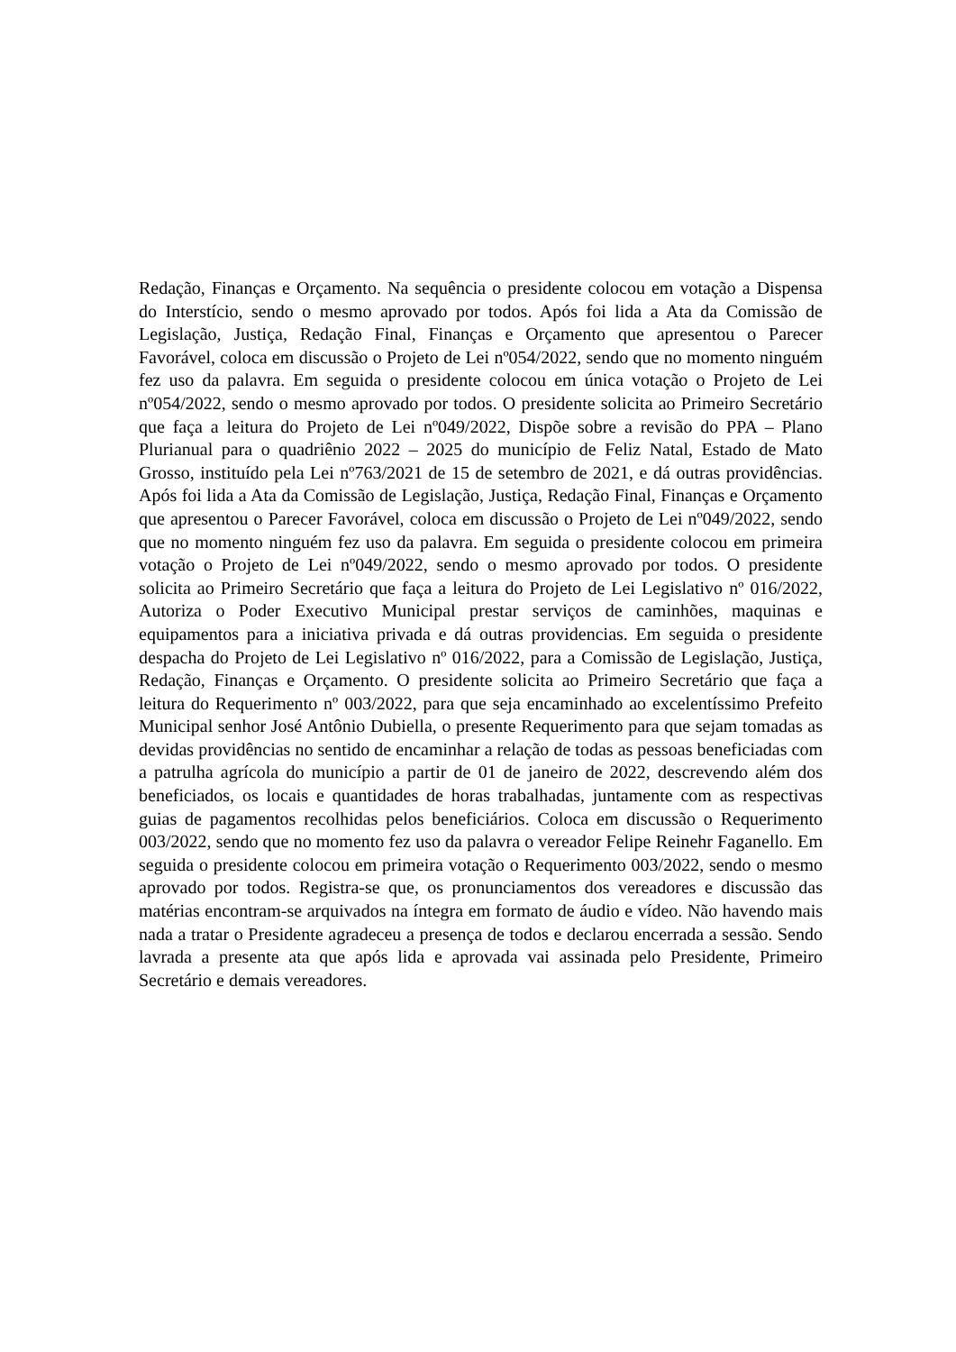Redação, Finanças e Orçamento. Na sequência o presidente colocou em votação a Dispensa do Interstício, sendo o mesmo aprovado por todos. Após foi lida a Ata da Comissão de Legislação, Justiça, Redação Final, Finanças e Orçamento que apresentou o Parecer Favorável, coloca em discussão o Projeto de Lei nº054/2022, sendo que no momento ninguém fez uso da palavra. Em seguida o presidente colocou em única votação o Projeto de Lei nº054/2022, sendo o mesmo aprovado por todos. O presidente solicita ao Primeiro Secretário que faça a leitura do Projeto de Lei nº049/2022, Dispõe sobre a revisão do PPA – Plano Plurianual para o quadriênio 2022 – 2025 do município de Feliz Natal, Estado de Mato Grosso, instituído pela Lei nº763/2021 de 15 de setembro de 2021, e dá outras providências. Após foi lida a Ata da Comissão de Legislação, Justiça, Redação Final, Finanças e Orçamento que apresentou o Parecer Favorável, coloca em discussão o Projeto de Lei nº049/2022, sendo que no momento ninguém fez uso da palavra. Em seguida o presidente colocou em primeira votação o Projeto de Lei nº049/2022, sendo o mesmo aprovado por todos. O presidente solicita ao Primeiro Secretário que faça a leitura do Projeto de Lei Legislativo nº 016/2022, Autoriza o Poder Executivo Municipal prestar serviços de caminhões, maquinas e equipamentos para a iniciativa privada e dá outras providencias. Em seguida o presidente despacha do Projeto de Lei Legislativo nº 016/2022, para a Comissão de Legislação, Justiça, Redação, Finanças e Orçamento. O presidente solicita ao Primeiro Secretário que faça a leitura do Requerimento nº 003/2022, para que seja encaminhado ao excelentíssimo Prefeito Municipal senhor José Antônio Dubiella, o presente Requerimento para que sejam tomadas as devidas providências no sentido de encaminhar a relação de todas as pessoas beneficiadas com a patrulha agrícola do município a partir de 01 de janeiro de 2022, descrevendo além dos beneficiados, os locais e quantidades de horas trabalhadas, juntamente com as respectivas guias de pagamentos recolhidas pelos beneficiários. Coloca em discussão o Requerimento 003/2022, sendo que no momento fez uso da palavra o vereador Felipe Reinehr Faganello. Em seguida o presidente colocou em primeira votação o Requerimento 003/2022, sendo o mesmo aprovado por todos. Registra-se que, os pronunciamentos dos vereadores e discussão das matérias encontram-se arquivados na íntegra em formato de áudio e vídeo. Não havendo mais nada a tratar o Presidente agradeceu a presença de todos e declarou encerrada a sessão. Sendo lavrada a presente ata que após lida e aprovada vai assinada pelo Presidente, Primeiro Secretário e demais vereadores.